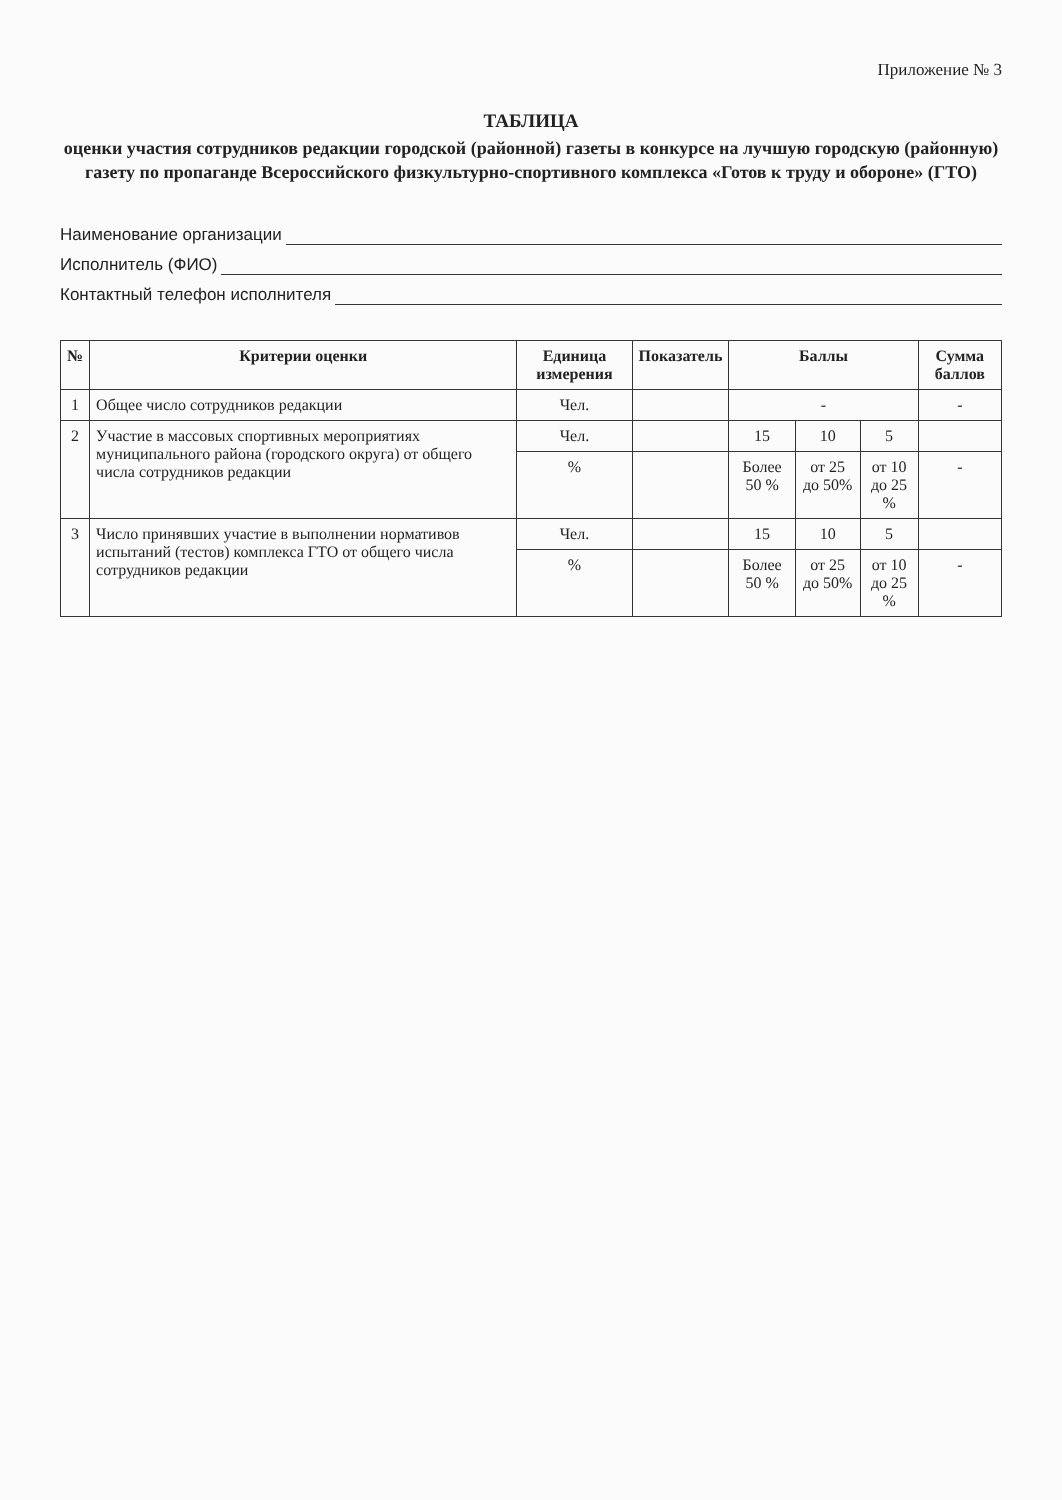Приложение № 3
ТАБЛИЦА
оценки участия сотрудников редакции городской (районной) газеты в конкурсе на лучшую городскую (районную) газету по пропаганде Всероссийского физкультурно-спортивного комплекса «Готов к труду и обороне» (ГТО)
Наименование организации
Исполнитель (ФИО)
Контактный телефон исполнителя
| № | Критерии оценки | Единица измерения | Показатель | Баллы | | | Сумма баллов |
| --- | --- | --- | --- | --- | --- | --- | --- |
| 1 | Общее число сотрудников редакции | Чел. | | - | | | - |
| 2 | Участие в массовых спортивных мероприятиях муниципального района (городского округа) от общего числа сотрудников редакции | Чел. | | 15 | 10 | 5 | |
| | | % | | Более 50 % | от 25 до 50% | от 10 до 25 % | - |
| 3 | Число принявших участие в выполнении нормативов испытаний (тестов) комплекса ГТО от общего числа сотрудников редакции | Чел. | | 15 | 10 | 5 | |
| | | % | | Более 50 % | от 25 до 50% | от 10 до 25 % | - |